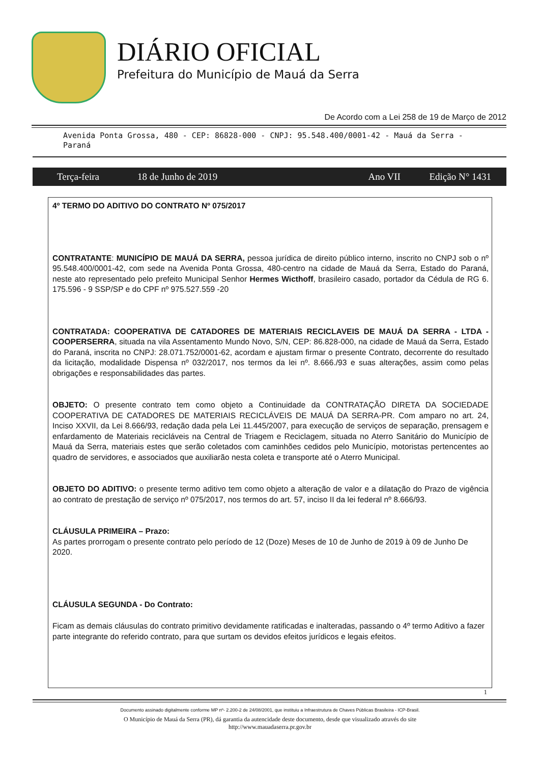DIÁRIO OFICIAL
Prefeitura do Município de Mauá da Serra
De Acordo com a Lei 258 de 19 de Março de 2012
Avenida Ponta Grossa, 480 - CEP: 86828-000 - CNPJ: 95.548.400/0001-42 - Mauá da Serra - Paraná
Terça-feira 18 de Junho de 2019 Ano VII Edição N° 1431
4º TERMO DO ADITIVO DO CONTRATO Nº 075/2017
CONTRATANTE: MUNICÍPIO DE MAUÁ DA SERRA, pessoa jurídica de direito público interno, inscrito no CNPJ sob o nº 95.548.400/0001-42, com sede na Avenida Ponta Grossa, 480-centro na cidade de Mauá da Serra, Estado do Paraná, neste ato representado pelo prefeito Municipal Senhor Hermes Wicthoff, brasileiro casado, portador da Cédula de RG 6. 175.596 - 9 SSP/SP e do CPF nº 975.527.559 -20
CONTRATADA: COOPERATIVA DE CATADORES DE MATERIAIS RECICLAVEIS DE MAUÁ DA SERRA - LTDA - COOPERSERRA, situada na vila Assentamento Mundo Novo, S/N, CEP: 86.828-000, na cidade de Mauá da Serra, Estado do Paraná, inscrita no CNPJ: 28.071.752/0001-62, acordam e ajustam firmar o presente Contrato, decorrente do resultado da licitação, modalidade Dispensa nº 032/2017, nos termos da lei nº. 8.666./93 e suas alterações, assim como pelas obrigações e responsabilidades das partes.
OBJETO: O presente contrato tem como objeto a Continuidade da CONTRATAÇÃO DIRETA DA SOCIEDADE COOPERATIVA DE CATADORES DE MATERIAIS RECICLÁVEIS DE MAUÁ DA SERRA-PR. Com amparo no art. 24, Inciso XXVII, da Lei 8.666/93, redação dada pela Lei 11.445/2007, para execução de serviços de separação, prensagem e enfardamento de Materiais recicláveis na Central de Triagem e Reciclagem, situada no Aterro Sanitário do Município de Mauá da Serra, materiais estes que serão coletados com caminhões cedidos pelo Município, motoristas pertencentes ao quadro de servidores, e associados que auxiliarão nesta coleta e transporte até o Aterro Municipal.
OBJETO DO ADITIVO: o presente termo aditivo tem como objeto a alteração de valor e a dilatação do Prazo de vigência ao contrato de prestação de serviço nº 075/2017, nos termos do art. 57, inciso II da lei federal nº 8.666/93.
CLÁUSULA PRIMEIRA – Prazo:
As partes prorrogam o presente contrato pelo período de 12 (Doze) Meses de 10 de Junho de 2019 à 09 de Junho De 2020.
CLÁUSULA SEGUNDA - Do Contrato:
Ficam as demais cláusulas do contrato primitivo devidamente ratificadas e inalteradas, passando o 4º termo Aditivo a fazer parte integrante do referido contrato, para que surtam os devidos efeitos jurídicos e legais efeitos.
1
Documento assinado digitalmente conforme MP nº- 2.200-2 de 24/08/2001, que instituiu a Infraestrutura de Chaves Públicas Brasileira - ICP-Brasil.
O Município de Mauá da Serra (PR), dá garantia da autencidade deste documento, desde que visualizado através do site
http://www.mauadaserra.pr.gov.br